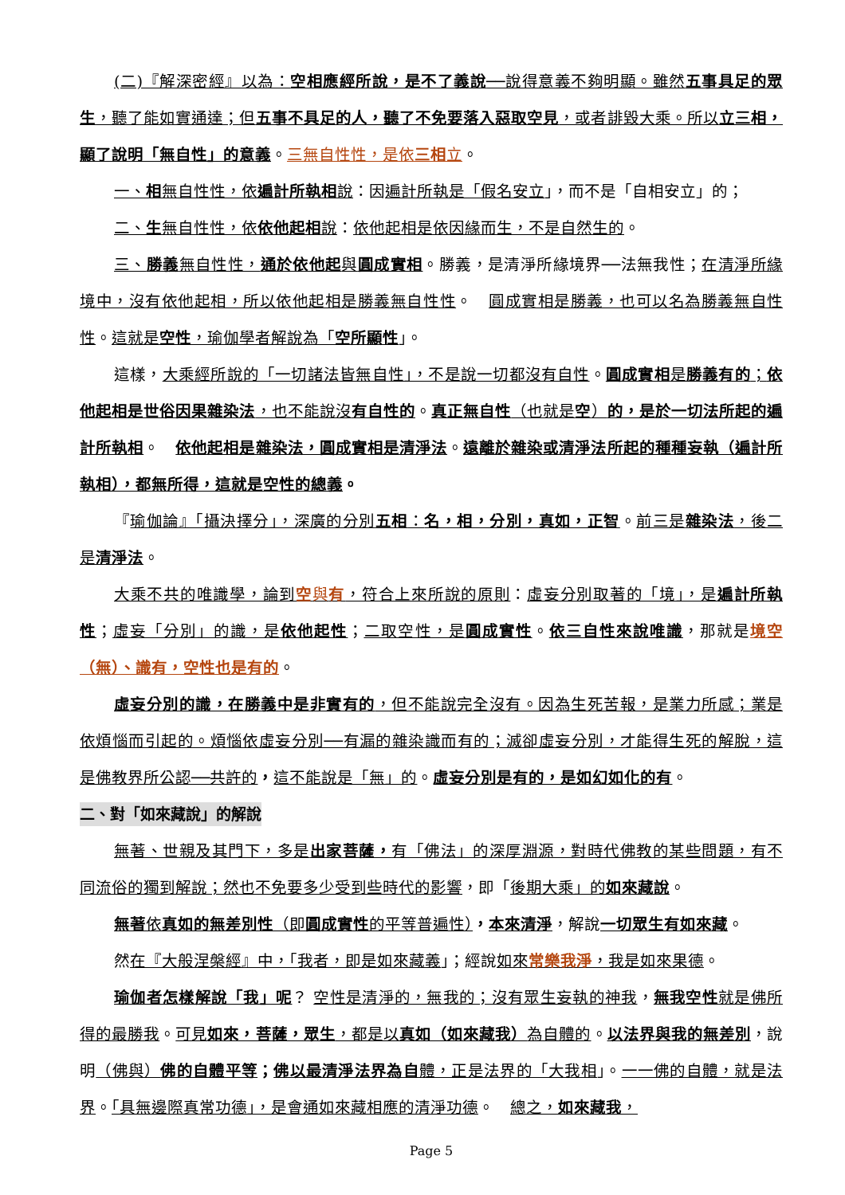(二)『解深密經』以為：空相應經所說，是不了義說──說得意義不夠明顯。雖然五事具足的眾生，聽了能如實通達；但五事不具足的人，聽了不免要落入惡取空見，或者誹毀大乘。所以立三相，顯了說明「無自性」的意義。三無自性性，是依三相立。
一、相無自性性，依遍計所執相說：因遍計所執是「假名安立」，而不是「自相安立」的；
二、生無自性性，依依他起相說：依他起相是依因緣而生，不是自然生的。
三、勝義無自性性，通於依他起與圓成實相。勝義，是清淨所緣境界──法無我性；在清淨所緣境中，沒有依他起相，所以依他起相是勝義無自性性。　圓成實相是勝義，也可以名為勝義無自性性。這就是空性，瑜伽學者解說為「空所顯性」。
這樣，大乘經所說的「一切諸法皆無自性」，不是說一切都沒有自性。圓成實相是勝義有的；依他起相是世俗因果雜染法，也不能說沒有自性的。真正無自性（也就是空）的，是於一切法所起的遍計所執相。　依他起相是雜染法，圓成實相是清淨法。遠離於雜染或清淨法所起的種種妄執（遍計所執相），都無所得，這就是空性的總義。
『瑜伽論』「攝決擇分」，深廣的分別五相：名，相，分別，真如，正智。前三是雜染法，後二是清淨法。
大乘不共的唯識學，論到空與有，符合上來所說的原則：虛妄分別取著的「境」，是遍計所執性；虛妄「分別」的識，是依他起性；二取空性，是圓成實性。依三自性來說唯識，那就是境空（無）、識有，空性也是有的。
虛妄分別的識，在勝義中是非實有的，但不能說完全沒有。因為生死苦報，是業力所感；業是依煩惱而引起的。煩惱依虛妄分別──有漏的雜染識而有的；滅卻虛妄分別，才能得生死的解脫，這是佛教界所公認──共許的，這不能說是「無」的。虛妄分別是有的，是如幻如化的有。
二、對「如來藏說」的解說
無著、世親及其門下，多是出家菩薩，有「佛法」的深厚淵源，對時代佛教的某些問題，有不同流俗的獨到解說；然也不免要多少受到些時代的影響，即「後期大乘」的如來藏說。
無著依真如的無差別性（即圓成實性的平等普遍性），本來清淨，解說一切眾生有如來藏。
然在『大般涅槃經』中，「我者，即是如來藏義」；經說如來常樂我淨，我是如來果德。
瑜伽者怎樣解說「我」呢？ 空性是清淨的，無我的；沒有眾生妄執的神我，無我空性就是佛所得的最勝我。可見如來，菩薩，眾生，都是以真如（如來藏我）為自體的。以法界與我的無差別，說明（佛與）佛的自體平等；佛以最清淨法界為自 體，正是法界的「大我相」。一一佛的自體，就是法界。「具無邊際真常功德」，是會通如來藏相應的清淨功德。　總之，如來藏我，
Page 5